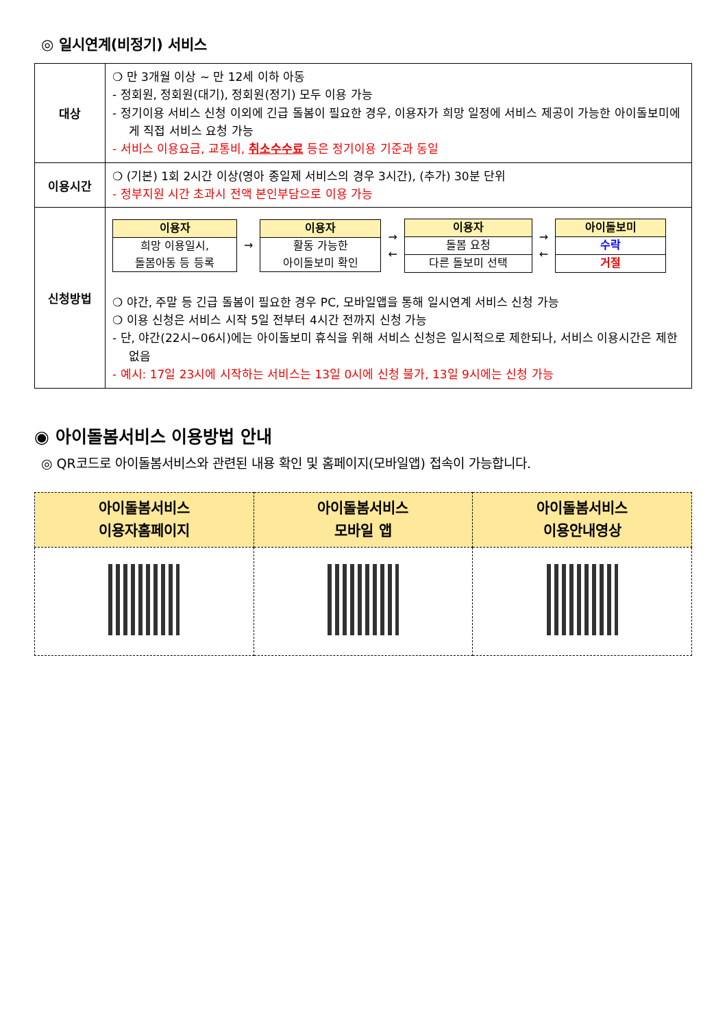◎ 일시연계(비정기) 서비스
| 대상 | ❍ 만 3개월 이상 ~ 만 12세 이하 아동 - 정회원, 정회원(대기), 정회원(정기) 모두 이용 가능 - 정기이용 서비스 신청 이외에 긴급 돌봄이 필요한 경우, 이용자가 희망 일정에 서비스 제공이 가능한 아이돌보미에게 직접 서비스 요청 가능 - 서비스 이용요금, 교통비, 취소수수료 등은 정기이용 기준과 동일 |
| 이용시간 | ❍ (기본) 1회 2시간 이상(영아 종일제 서비스의 경우 3시간), (추가) 30분 단위 - 정부지원 시간 초과시 전액 본인부담으로 이용 가능 |
| 신청방법 | 이용자 희망 이용일시, 돌봄아동 등 등록 → 이용자 활동 가능한 아이돌보미 확인 → ← 이용자 돌봄 요청 다른 돌보미 선택 → ← 아이돌보미 수락 거절 ❍ 야간, 주말 등 긴급 돌봄이 필요한 경우 PC, 모바일앱을 통해 일시연계 서비스 신청 가능 ❍ 이용 신청은 서비스 시작 5일 전부터 4시간 전까지 신청 가능 - 단, 야간(22시~06시)에는 아이돌보미 휴식을 위해 서비스 신청은 일시적으로 제한되나, 서비스 이용시간은 제한 없음 - 예시: 17일 23시에 시작하는 서비스는 13일 0시에 신청 불가, 13일 9시에는 신청 가능 |
◉ 아이돌봄서비스 이용방법 안내
◎ QR코드로 아이돌봄서비스와 관련된 내용 확인 및 홈페이지(모바일앱) 접속이 가능합니다.
| 아이돌봄서비스 이용자홈페이지 | 아이돌봄서비스 모바일 앱 | 아이돌봄서비스 이용안내영상 |
| --- | --- | --- |